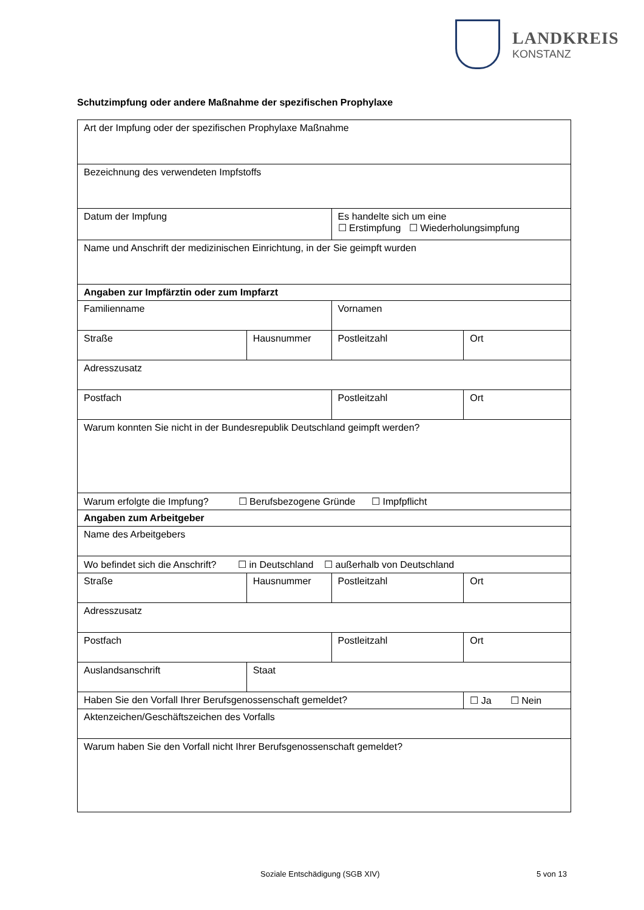LANDKREIS
KONSTANZ
Schutzimpfung oder andere Maßnahme der spezifischen Prophylaxe
| Art der Impfung oder der spezifischen Prophylaxe Maßnahme | | | |
| Bezeichnung des verwendeten Impfstoffs | | | |
| Datum der Impfung | | Es handelte sich um eine ☐ Erstimpfung ☐ Wiederholungsimpfung | |
| Name und Anschrift der medizinischen Einrichtung, in der Sie geimpft wurden | | | |
| Angaben zur Impfärztin oder zum Impfarzt | | | |
| Familienname | | Vornamen | |
| Straße | Hausnummer | Postleitzahl | Ort |
| Adresszusatz | | | |
| Postfach | | Postleitzahl | Ort |
| Warum konnten Sie nicht in der Bundesrepublik Deutschland geimpft werden? | | | |
| Warum erfolgte die Impfung? ☐ Berufsbezogene Gründe ☐ Impfpflicht | | | |
| Angaben zum Arbeitgeber | | | |
| Name des Arbeitgebers | | | |
| Wo befindet sich die Anschrift? ☐ in Deutschland ☐ außerhalb von Deutschland | | | |
| Straße | Hausnummer | Postleitzahl | Ort |
| Adresszusatz | | | |
| Postfach | | Postleitzahl | Ort |
| Auslandsanschrift | Staat | | |
| Haben Sie den Vorfall Ihrer Berufsgenossenschaft gemeldet? | | | ☐ Ja ☐ Nein |
| Aktenzeichen/Geschäftszeichen des Vorfalls | | | |
| Warum haben Sie den Vorfall nicht Ihrer Berufsgenossenschaft gemeldet? | | | |
Soziale Entschädigung (SGB XIV)
5 von 13